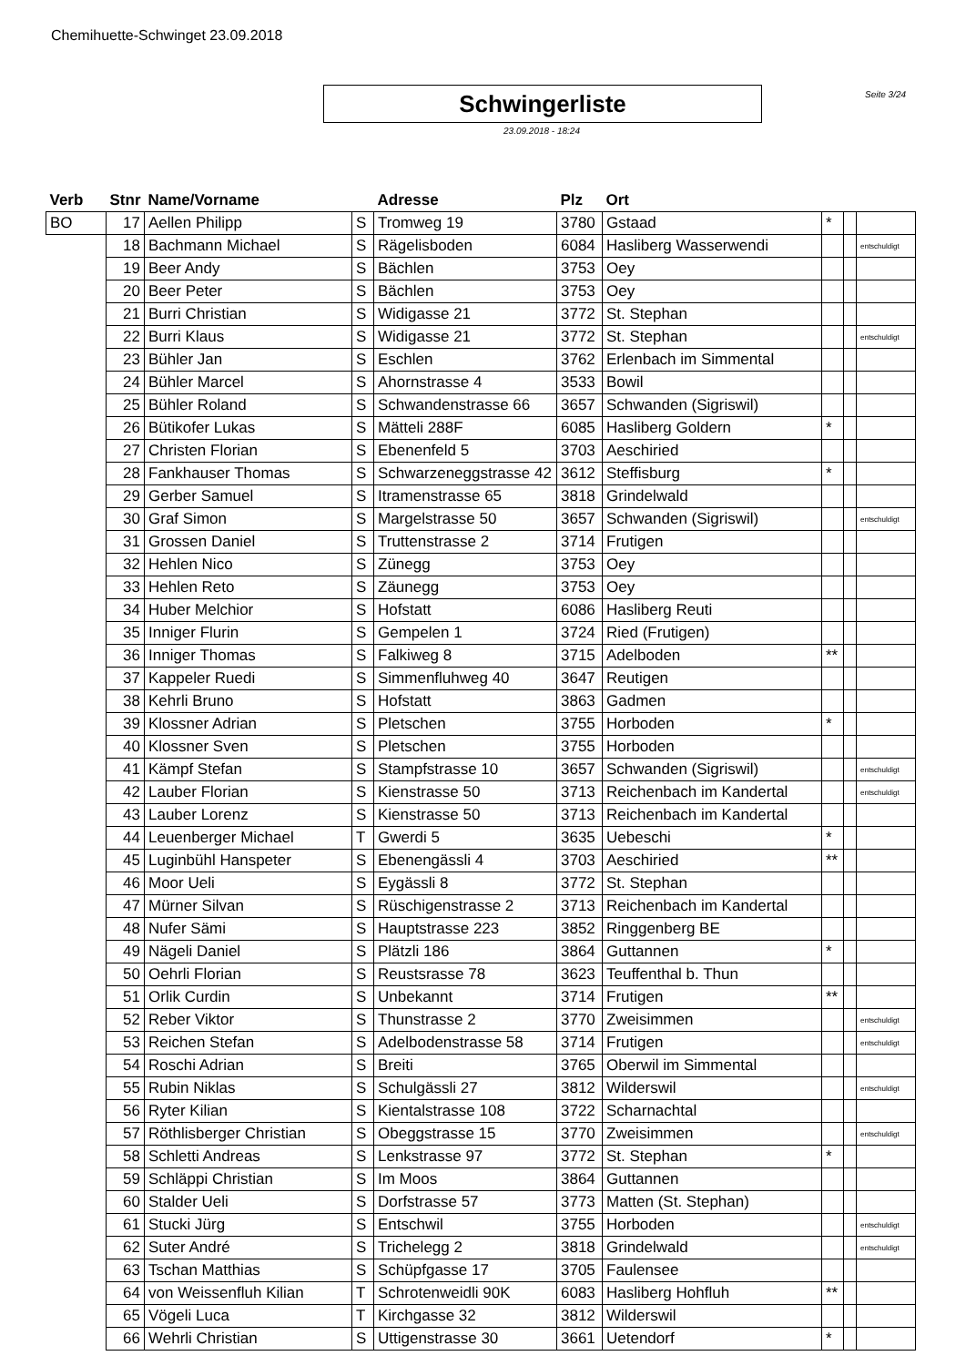Chemihuette-Schwinget 23.09.2018
Schwingerliste
23.09.2018 - 18:24
Seite 3/24
| Verb | Stnr | Name/Vorname | | Adresse | Plz | Ort | | | |
| --- | --- | --- | --- | --- | --- | --- | --- | --- | --- |
| BO | 17 | Aellen Philipp | S | Tromweg 19 | 3780 | Gstaad | * | | |
| | 18 | Bachmann Michael | S | Rägelisboden | 6084 | Hasliberg Wasserwendi | | | entschuldigt |
| | 19 | Beer Andy | S | Bächlen | 3753 | Oey | | | |
| | 20 | Beer Peter | S | Bächlen | 3753 | Oey | | | |
| | 21 | Burri Christian | S | Widigasse 21 | 3772 | St. Stephan | | | |
| | 22 | Burri Klaus | S | Widigasse 21 | 3772 | St. Stephan | | | entschuldigt |
| | 23 | Bühler Jan | S | Eschlen | 3762 | Erlenbach im Simmental | | | |
| | 24 | Bühler Marcel | S | Ahornstrasse 4 | 3533 | Bowil | | | |
| | 25 | Bühler Roland | S | Schwandenstrasse 66 | 3657 | Schwanden (Sigriswil) | | | |
| | 26 | Bütikofer Lukas | S | Mätteli 288F | 6085 | Hasliberg Goldern | * | | |
| | 27 | Christen Florian | S | Ebenenfeld 5 | 3703 | Aeschiried | | | |
| | 28 | Fankhauser Thomas | S | Schwarzeneggstrasse 42 | 3612 | Steffisburg | * | | |
| | 29 | Gerber Samuel | S | Itramenstrasse 65 | 3818 | Grindelwald | | | |
| | 30 | Graf Simon | S | Margelstrasse 50 | 3657 | Schwanden (Sigriswil) | | | entschuldigt |
| | 31 | Grossen Daniel | S | Truttenstrasse 2 | 3714 | Frutigen | | | |
| | 32 | Hehlen Nico | S | Zünegg | 3753 | Oey | | | |
| | 33 | Hehlen Reto | S | Zäunegg | 3753 | Oey | | | |
| | 34 | Huber Melchior | S | Hofstatt | 6086 | Hasliberg Reuti | | | |
| | 35 | Inniger Flurin | S | Gempelen 1 | 3724 | Ried (Frutigen) | | | |
| | 36 | Inniger Thomas | S | Falkiweg 8 | 3715 | Adelboden | ** | | |
| | 37 | Kappeler Ruedi | S | Simmenfluhweg 40 | 3647 | Reutigen | | | |
| | 38 | Kehrli Bruno | S | Hofstatt | 3863 | Gadmen | | | |
| | 39 | Klossner Adrian | S | Pletschen | 3755 | Horboden | * | | |
| | 40 | Klossner Sven | S | Pletschen | 3755 | Horboden | | | |
| | 41 | Kämpf Stefan | S | Stampfstrasse 10 | 3657 | Schwanden (Sigriswil) | | | entschuldigt |
| | 42 | Lauber Florian | S | Kienstrasse 50 | 3713 | Reichenbach im Kandertal | | | entschuldigt |
| | 43 | Lauber Lorenz | S | Kienstrasse 50 | 3713 | Reichenbach im Kandertal | | | |
| | 44 | Leuenberger Michael | T | Gwerdi 5 | 3635 | Uebeschi | * | | |
| | 45 | Luginbühl Hanspeter | S | Ebenengässli 4 | 3703 | Aeschiried | ** | | |
| | 46 | Moor Ueli | S | Eygässli 8 | 3772 | St. Stephan | | | |
| | 47 | Mürner Silvan | S | Rüschigenstrasse 2 | 3713 | Reichenbach im Kandertal | | | |
| | 48 | Nufer Sämi | S | Hauptstrasse 223 | 3852 | Ringgenberg BE | | | |
| | 49 | Nägeli Daniel | S | Plätzli 186 | 3864 | Guttannen | * | | |
| | 50 | Oehrli Florian | S | Reustsrasse 78 | 3623 | Teuffenthal b. Thun | | | |
| | 51 | Orlik Curdin | S | Unbekannt | 3714 | Frutigen | ** | | |
| | 52 | Reber Viktor | S | Thunstrasse 2 | 3770 | Zweisimmen | | | entschuldigt |
| | 53 | Reichen Stefan | S | Adelbodenstrasse 58 | 3714 | Frutigen | | | entschuldigt |
| | 54 | Roschi Adrian | S | Breiti | 3765 | Oberwil im Simmental | | | |
| | 55 | Rubin Niklas | S | Schulgässli 27 | 3812 | Wilderswil | | | entschuldigt |
| | 56 | Ryter Kilian | S | Kientalstrasse 108 | 3722 | Scharnachtal | | | |
| | 57 | Röthlisberger Christian | S | Obeggstrasse 15 | 3770 | Zweisimmen | | | entschuldigt |
| | 58 | Schletti Andreas | S | Lenkstrasse 97 | 3772 | St. Stephan | * | | |
| | 59 | Schläppi Christian | S | Im Moos | 3864 | Guttannen | | | |
| | 60 | Stalder Ueli | S | Dorfstrasse 57 | 3773 | Matten (St. Stephan) | | | |
| | 61 | Stucki Jürg | S | Entschwil | 3755 | Horboden | | | entschuldigt |
| | 62 | Suter André | S | Trichelegg 2 | 3818 | Grindelwald | | | entschuldigt |
| | 63 | Tschan Matthias | S | Schüpfgasse 17 | 3705 | Faulensee | | | |
| | 64 | von Weissenfluh Kilian | T | Schrotenweidli 90K | 6083 | Hasliberg Hohfluh | ** | | |
| | 65 | Vögeli Luca | T | Kirchgasse 32 | 3812 | Wilderswil | | | |
| | 66 | Wehrli Christian | S | Uttigenstrasse 30 | 3661 | Uetendorf | * | | |